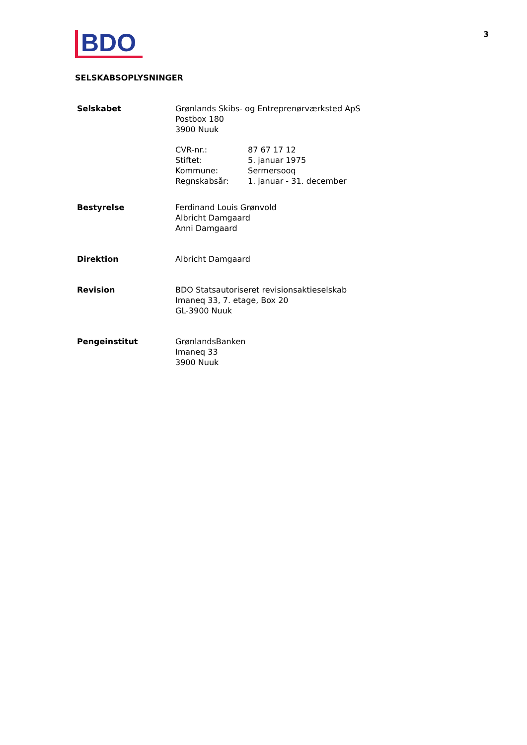BDO
3
SELSKABSOPLYSNINGER
Selskabet Grønlands Skibs- og Entreprenørværksted ApS
Postbox 180
3900 Nuuk
CVR-nr.: 87 67 17 12 Stiftet: 5. januar 1975 Kommune: Sermersooq Regnskabsår: 1. januar - 31. december
Bestyrelse Ferdinand Louis Grønvold
Albricht Damgaard
Anni Damgaard
Direktion Albricht Damgaard
Revision BDO Statsautoriseret revisionsaktieselskab
Imaneq 33, 7. etage, Box 20
GL-3900 Nuuk
Pengeinstitut GrønlandsBanken
Imaneq 33
3900 Nuuk